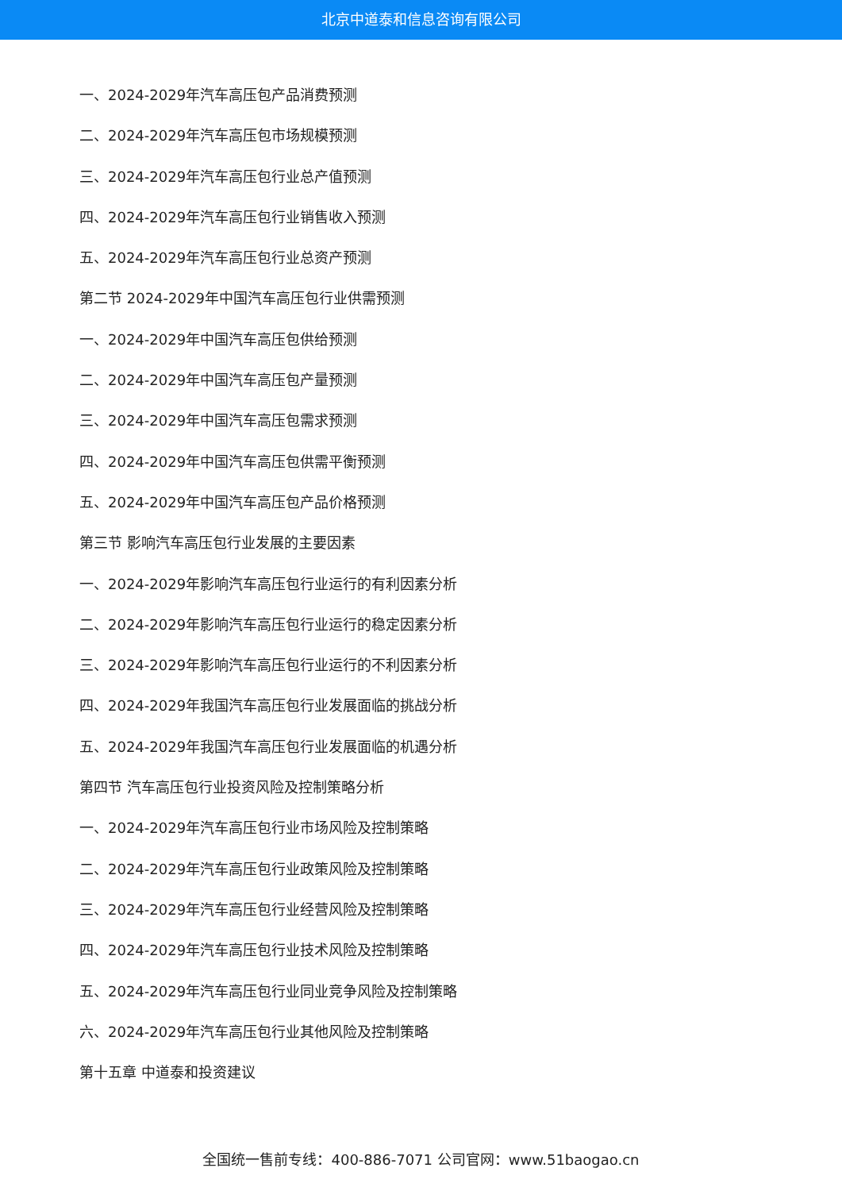北京中道泰和信息咨询有限公司
一、2024-2029年汽车高压包产品消费预测
二、2024-2029年汽车高压包市场规模预测
三、2024-2029年汽车高压包行业总产值预测
四、2024-2029年汽车高压包行业销售收入预测
五、2024-2029年汽车高压包行业总资产预测
第二节 2024-2029年中国汽车高压包行业供需预测
一、2024-2029年中国汽车高压包供给预测
二、2024-2029年中国汽车高压包产量预测
三、2024-2029年中国汽车高压包需求预测
四、2024-2029年中国汽车高压包供需平衡预测
五、2024-2029年中国汽车高压包产品价格预测
第三节 影响汽车高压包行业发展的主要因素
一、2024-2029年影响汽车高压包行业运行的有利因素分析
二、2024-2029年影响汽车高压包行业运行的稳定因素分析
三、2024-2029年影响汽车高压包行业运行的不利因素分析
四、2024-2029年我国汽车高压包行业发展面临的挑战分析
五、2024-2029年我国汽车高压包行业发展面临的机遇分析
第四节 汽车高压包行业投资风险及控制策略分析
一、2024-2029年汽车高压包行业市场风险及控制策略
二、2024-2029年汽车高压包行业政策风险及控制策略
三、2024-2029年汽车高压包行业经营风险及控制策略
四、2024-2029年汽车高压包行业技术风险及控制策略
五、2024-2029年汽车高压包行业同业竞争风险及控制策略
六、2024-2029年汽车高压包行业其他风险及控制策略
第十五章 中道泰和投资建议
全国统一售前专线：400-886-7071 公司官网：www.51baogao.cn